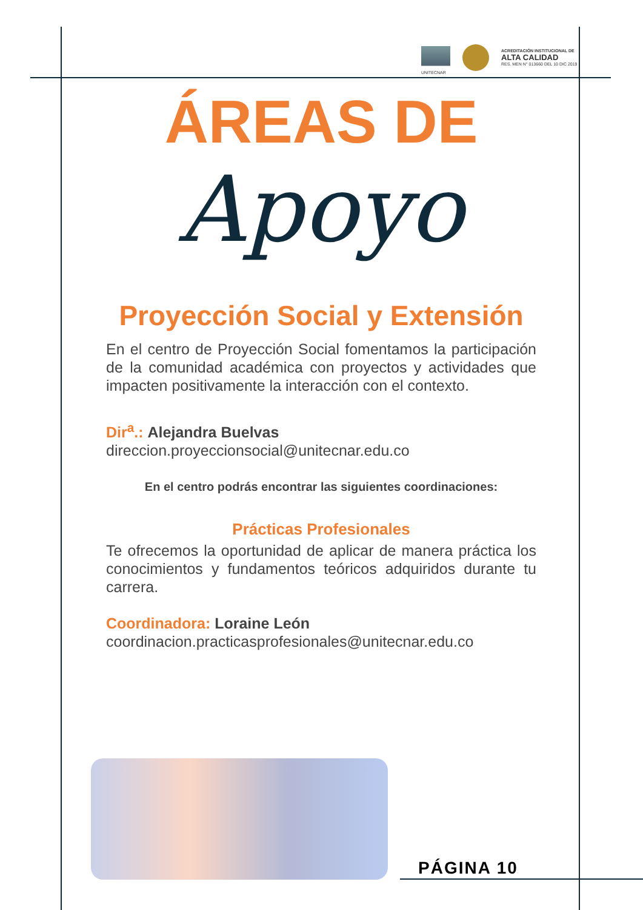UNITECNAR
ACREDITACIÓN INSTITUCIONAL DE
ALTA CALIDAD
RES. MEN N° 013660 DEL 10 DIC 2019
ÁREAS DE
Apoyo
Proyección Social y Extensión
En el centro de Proyección Social fomentamos la participación de la comunidad académica con proyectos y actividades que impacten positivamente la interacción con el contexto.
Dir<sup>a</sup>.: Alejandra Buelvas
direccion.proyeccionsocial@unitecnar.edu.co
En el centro podrás encontrar las siguientes coordinaciones:
Prácticas Profesionales
Te ofrecemos la oportunidad de aplicar de manera práctica los conocimientos y fundamentos teóricos adquiridos durante tu carrera.
Coordinadora: Loraine León
coordinacion.practicasprofesionales@unitecnar.edu.co
PÁGINA 10